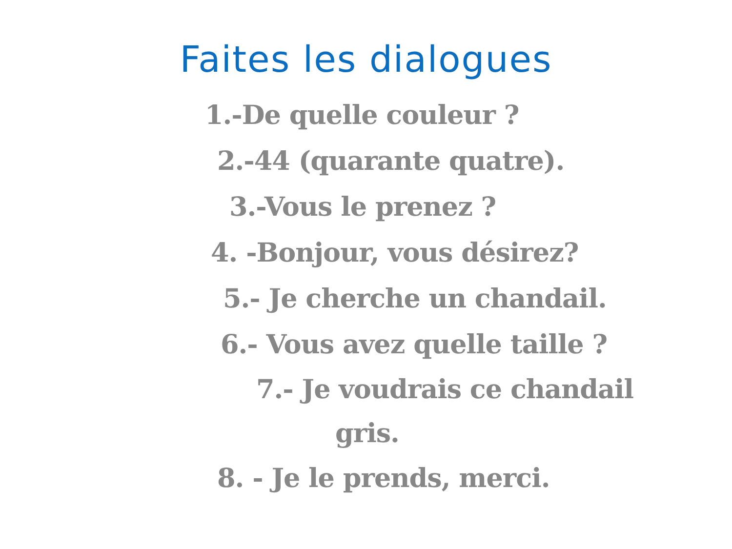Faites les dialogues
1.-De quelle couleur ?
2.-44 (quarante quatre).
3.-Vous le prenez ?
4. -Bonjour, vous désirez?
5.- Je cherche un chandail.
6.- Vous avez quelle taille ?
7.- Je voudrais ce chandail
gris.
8. - Je le prends, merci.